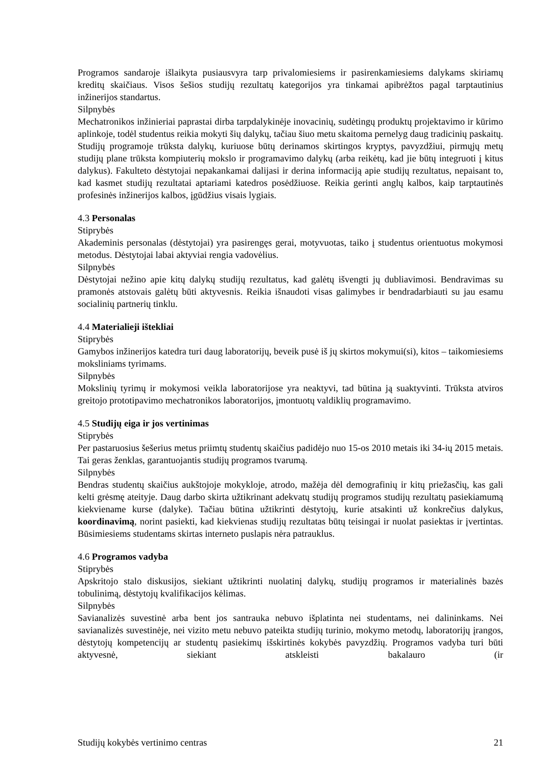Programos sandaroje išlaikyta pusiausvyra tarp privalomiesiems ir pasirenkamiesiems dalykams skiriamų kreditų skaičiaus. Visos šešios studijų rezultatų kategorijos yra tinkamai apibrėžtos pagal tarptautinius inžinerijos standartus.
Silpnybės
Mechatronikos inžinieriai paprastai dirba tarpdalykinėje inovacinių, sudėtingų produktų projektavimo ir kūrimo aplinkoje, todėl studentus reikia mokyti šių dalykų, tačiau šiuo metu skaitoma pernelyg daug tradicinių paskaitų. Studijų programoje trūksta dalykų, kuriuose būtų derinamos skirtingos kryptys, pavyzdžiui, pirmųjų metų studijų plane trūksta kompiuterių mokslo ir programavimo dalykų (arba reikėtų, kad jie būtų integruoti į kitus dalykus). Fakulteto dėstytojai nepakankamai dalijasi ir derina informaciją apie studijų rezultatus, nepaisant to, kad kasmet studijų rezultatai aptariami katedros posėdžiuose. Reikia gerinti anglų kalbos, kaip tarptautinės profesinės inžinerijos kalbos, įgūdžius visais lygiais.
4.3 Personalas
Stiprybės
Akademinis personalas (dėstytojai) yra pasirengęs gerai, motyvuotas, taiko į studentus orientuotus mokymosi metodus. Dėstytojai labai aktyviai rengia vadovėlius.
Silpnybės
Dėstytojai nežino apie kitų dalykų studijų rezultatus, kad galėtų išvengti jų dubliavimosi. Bendravimas su pramonės atstovais galėtų būti aktyvesnis. Reikia išnaudoti visas galimybes ir bendradarbiauti su jau esamu socialinių partnerių tinklu.
4.4 Materialieji ištekliai
Stiprybės
Gamybos inžinerijos katedra turi daug laboratorijų, beveik pusė iš jų skirtos mokymui(si), kitos – taikomiesiems moksliniams tyrimams.
Silpnybės
Mokslinių tyrimų ir mokymosi veikla laboratorijose yra neaktyvi, tad būtina ją suaktyvinti. Trūksta atviros greitojo prototipavimo mechatronikos laboratorijos, įmontuotų valdiklių programavimo.
4.5 Studijų eiga ir jos vertinimas
Stiprybės
Per pastaruosius šešerius metus priimtų studentų skaičius padidėjo nuo 15-os 2010 metais iki 34-ių 2015 metais. Tai geras ženklas, garantuojantis studijų programos tvarumą.
Silpnybės
Bendras studentų skaičius aukštojoje mokykloje, atrodo, mažėja dėl demografinių ir kitų priežasčių, kas gali kelti grėsmę ateityje. Daug darbo skirta užtikrinant adekvatų studijų programos studijų rezultatų pasiekiamumą kiekviename kurse (dalyke). Tačiau būtina užtikrinti dėstytojų, kurie atsakinti už konkrečius dalykus, koordinavimą, norint pasiekti, kad kiekvienas studijų rezultatas būtų teisingai ir nuolat pasiektas ir įvertintas. Būsimiesiems studentams skirtas interneto puslapis nėra patrauklus.
4.6 Programos vadyba
Stiprybės
Apskritojo stalo diskusijos, siekiant užtikrinti nuolatinį dalykų, studijų programos ir materialinės bazės tobulinimą, dėstytojų kvalifikacijos kėlimas.
Silpnybės
Savianalizės suvestinė arba bent jos santrauka nebuvo išplatinta nei studentams, nei dalininkams. Nei savianalizės suvestinėje, nei vizito metu nebuvo pateikta studijų turinio, mokymo metodų, laboratorijų įrangos, dėstytojų kompetencijų ar studentų pasiekimų išskirtinės kokybės pavyzdžių. Programos vadyba turi būti aktyvesnė, siekiant atskleisti bakalauro (ir
Studijų kokybės vertinimo centras 21